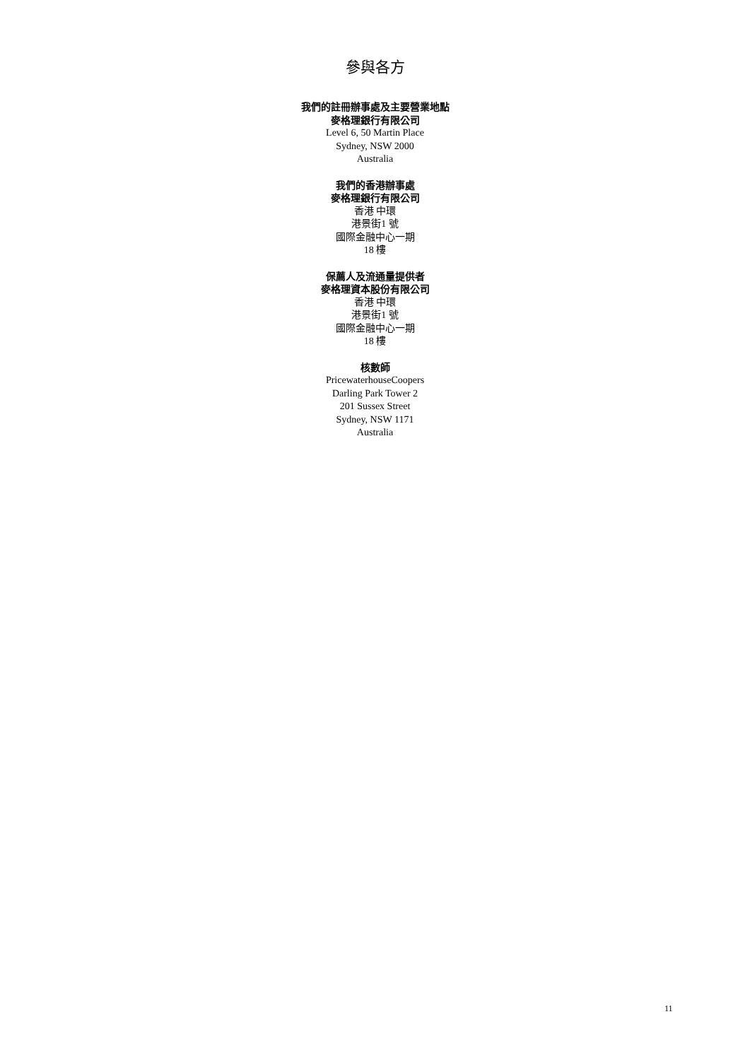參與各方
我們的註冊辦事處及主要營業地點
麥格理銀行有限公司
Level 6, 50 Martin Place
Sydney, NSW 2000
Australia
我們的香港辦事處
麥格理銀行有限公司
香港 中環
港景街1 號
國際金融中心一期
18 樓
保薦人及流通量提供者
麥格理資本股份有限公司
香港 中環
港景街1 號
國際金融中心一期
18 樓
核數師
PricewaterhouseCoopers
Darling Park Tower 2
201 Sussex Street
Sydney, NSW 1171
Australia
11